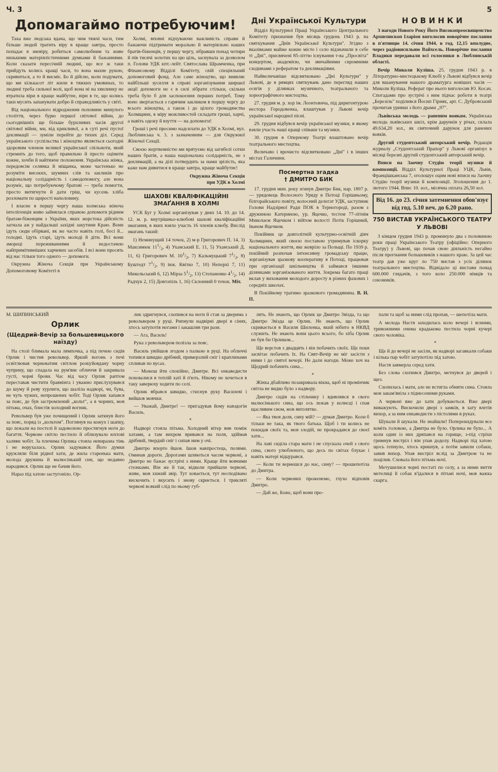Ч. 3 5
Допомагаймо потребуючим!
Така вже людська вдача, що чим тяжчі часи, тим більше людей тратить віру в краще завтра, просто попадає в зневіру, робиться самолюбним та живе низькими матеріялістичними думками й бажаннями. Коли сказати пересічній людині, що все ж таки прийдуть колись кращі часи, то вона махне рукою, скривиться, а то й висміє. Бо й дійсно, коли подумати, що ми кількасот літ жили в тяжких умовинах, то людині треба сильної волі, щоб вона ні на хвилинку не втратила віри в краще майбутнє, віри в те, що колись таки мусить запанувати добро й справедливість у світі.
Від національного відродження половини минулого століття, через бурю першої світової війни, до сьогоднішніх ще більше бурхливих часів другої світової війни, ми, від крикливої, а в суті речі пустої деклямації — зуміли перейти до тихих діл. Серед українського суспільства і жіноцтво являється сьогодні здоровим членом великої української спільноти, який стремить до того, щоб правильно й просто оцінити кожне, хочби й найтяжче положення. Українська жінка, передовсім селянка й міщанка, може частенько не розуміти високих, шумних слів та закликів про національну солідарність і самодопомогу, але вона розуміє, що потребуючому братові — треба помогти, просто витягнути й дати гріш, чи кусень хліба розломати по щирості наполовину.
І власне в першу чергу наша холмська жіноча інтелігенція живо зайнялася справою допомоги рідним братам-біженцям з України, яких жорстока дійсність загнала аж у найдальші західні закутини Краю. Вони ідуть сюди обірвані, як же часто навіть голі, босі й... голодні. Ідуть старі, ідуть молоді й діти. Всі вони змореці переживаннями й недостачею найпримітивніших харчевих засобів. І всі вони просять від нас тільки того одного — допомоги.
Окружна Жіноча Секція при Українському Допомоговому Комітеті в
Холмі, вповні відчуваючи важливість справи й бажаючи підтримати морально й матеріяльно наших братів-біженців, у першу чергу, зібравши понад чотири й пів тисячі золотих на цю ціль, заснувала за дозволом п. Голови УДК кпт.-лейт. Святослава Шрамченка, при Фінансовому Відділі Комітету, свій спеціяльний допомоговий фонд. Але саме жіноцтво, що виявляє найбільші зусилля в справі зорганізування ширшої акції допомоги не є в силі зібрати стільки, скільки треба було б для заспокоєння перших потреб. Тому воно звертається з гарячим закликом в першу чергу до всього жіноцтва, а також і до цілого громадянства Холмщини, в міру можливостей складати гроші, харчі, а навіть одежу й взуття — на допомоги!
Гроші і речі просимо надсилати до УДК в Холмі, вул. Люблинська ч. 3. з зазначенням — для Окружної Жіночої Секції.
Своєю жертвенністю ми врятуємо від загибелі сотки наших братів, а наша національна солідарність, не з деклямацій, а на ділі потвердить за нами зрілість, яка каже нам дивитися в краще завтра, краще майбутнє!
Окружна Жіноча Секція
при УДК в Холмі
ШАХОВІ КВАЛІФІКАЦІЙНІ ЗМАҐАННЯ В ХОЛМІ
УСК Буг у Холмі зорганізував у днях 14. 10. до 14. 12. м. р. внутрішньо-клюбові шахові кваліфікаційні змагання, в яких взяло участь 16 членів клюбу. Вислід змагань такий:
1) Неминущий 14 точок, 2) м-р Григорович П. 14, 3) Максимюк 111/2, 4) Уханський Е. 11, 5) Уханський Д. 11, 6) Григорович М. 101/2, 7) Кальмуцький 71/2, 8) Буштедт 71/2, 9) інж. Квітко 7, 10) Неперхі 7, 11) Микольський 6, 12) Мірза 51/2, 13) Степаненко 41/2, 14) Радчук 2, 15) Довгопіль 1, 16) Склонний 0 точок. Міт.
Дні Української Культури
Відділ Культурної Праці Українського Центрального Комітету призначив був місяць грудень 1943 р. на святкування „Днів Української Культури". Згідно з вказівками майже кожне місто і село відзначили в себе ті „Дні", присвячені 85-літтю існування т-ва „Просвіта" концертом, академією, чи звичайними скромними сходинами з рефератом та деклямаціями.
Найвеличавіше відсвятковано „Дні Культури" у Львові, де в рямцях святкувань дано перегляд наших осягів у ділянках музичного, театрального та хореографічного мистецтва.
27. грудня м. р. хор ім. Леонтовича, під диригентурою нестора Городовенка, влаштував у Львові вечір української народної пісні.
29. грудня відбувся вечір української музики, в якому взяли участь наші кращі співаки та музики.
30. грудня в Оперному Театрі влаштовано вечір театрального мистецтва.
Величаво і врочисто відсвятковано „Дні" і в інших містах Галичини.
Посмертна згадка
† ДМИТРО БИК
17. грудня мин. року згинув Дмитро Бик, нар. 1897 р. — урядовець Волосного Уряду в Потоці Горішньому, білгорайського повіту, волосний делегат УДК, заступник Голови Надзірної Ради ПОК в Терногороді, разом з дружиною Катериною, ур. Яцечко, тестем 77-літнім Миколаєм Яцечком і війтом волості Потік Горішний, Іваном Яцечком.
Покійник це довголітній культурно-освітній діяч Холмщини, який своєю поставою утримував іскорку національного життя, яке жевріло за Польщі. По 1939 р. покійний розпочав інтенсивну громадську працю, зорганізував зразкову кооперативу в Потоці, працював при організації шкільництва й займався іншими ділянками зорганізованого життя. Зокрема багато праці вклав у виховання молодого доросту в різних фахових і середніх школах.
В Покійному тратимо зразкового громадянина. В. И. П.
Н О В И Н К И
З нагоди Нового Року Його Високопреосвященство Архиєпископ Іларіон виголосив новорічне послання в п'ятницю 14. січня 1944. в год. 12,15 вполудне, через радіовисильню Вайхсель. Новорічне послання Владики передавали всі голосники в Люблинській області.
Вечір Миколи Куліша. 25. грудня 1943 р. в Літературно-мистецькому Клюбі у Львові відбувся вечір для вшанування нашого драматурга новіших часів — Миколи Куліша. Реферат про нього виголосив Ю. Косач. Спогадами про зустрічі з ним підчас роботи в театрі „Березіль" поділився Йосип Гірняк, арт. С. Дубровський прочитав уривки з його драми „97".
Львівська молодь — раненим воякам. Українська молодь львівських шкіл, крім дарунків у річах, склала 49.634,20 зол., як святочний дарунок для ранених вояків.
Другий студентський авторський вечір. Редакція журналу „Студентський Прапор" у Львові організує в місяці березні другий студентський авторський вечір.
Вписи на Заочну Студію теорії музики й композиції. Відділ Культурної Праці УЦК, Львів, Францішканська 7, оголошує оцим нові вписи на Заочну Студію теорії музики й композиції. Зголошення до 1. лютого 1944. Впис 10. зол., місячна оплата 26,50 зол.
Від 16. до 23. січня затемнення обов'язує від год. 5.10 веч. до 6.20 рано.
750 ВИСТАВ УКРАЇНСЬКОГО ТЕАТРУ У ЛЬВОВІ
З кінцем грудня 1943 р. проминуло два з половиною роки праці Українського Театру (офіційно: Оперного Театру) у Львові, що почав свою діяльність негайно після прогнання большевиків з нашого краю. За цей час театр дав уже круг ло 750 вистав з усіх ділянок театрального мистецтва. Відвідало ці вистави понад 600.000 глядачів, з того коло 250.000 німців та союзників.
М. ШИПИНСЬКИЙ
Орлик
(Щедрий-Вечір за большевицького наїзду)
На столі блимала мала лямпочка, а під печею сидів Орлик і чистив револьвер. Яркий вогонь з печі освітлював черноватим світлом розкуйовдану чорну чуприну, що спадала на рум'яне обличчя й закривала густі, чорні брови. Час від часу Орлик раптом переставав чистити бравнінга і уважно прислухувався до шуму й реву хурлиги, що шаліла надворі, чи, бува, не чуть чужих, непрошених чобіт. Тоді Орлик хапався за пояс, де був застромлений „кольт", а в чорних, мов пітьма, очах, блистів холодний вогник.
Револьвер був уже почищений і Орлик заткнув його за пояс, поряд із „кольтом". Поглянув на кожух і шапку, що лежали на постелі й задоволено простягнув ноги до багаття. Червоне світло пестило й облизувало юхтові халяви чобіт. За плечима Орлика стояла невиразна тінь і не ворухалась. Орлик задумався. Його думки кружляли біля рідної хати, де жила старенька мати, молода дружина й малюсінький син, що недавно народився. Орлик ще не бачив його.
Нараз під хатою застугоніло. Ор-
лик здригнувся, схопився на ноги й став за дверима з револьвером у руці. Рипнули надвірні двері в сінях, хтось затупотів ногами і закашляв три рази.
— Ага, Василь!
Рука з револьвером полізла за пояс.
Василь увійшов згодом з палкою в руці. На обличчі топився швидко дрібний, примерзлий сніг і краплинами спливав по вусах.
— Можеш йти спокійно, Дмитре. Всі енкаведисти поховалися в теплій хаті й п'ють. Нікому не хочеться в таку заверюху ходити по селі.
Орлик вбрався швидко, стиснув руку Василеві і вийшов мовчки.
— Уважай, Дмитре! — пригадував йому навздогін Василь.
*
Надворі стояла пітьма. Холодний вітер вив поміж хатами, а там вихром вривався на поля, здіймав дрібний, твердий сніг і сипав ним у очі.
Дмитро вперто йшов. Ішов навпростець, полями. Оминав дороги. Дорогами шляються часом червоні, а Дмитро не бажає зустрічі з ними. Краще йти вовчими стежками. Він же й так, відколи прийшли червоні, живе, мов хижий звір. Тут ховається, тут несподівано вискочить і вкусить і знову скриється. І трикляті червоні всякий слід по ньому губ-
лять. Не знають, що Орлик це Дмитро Звізда, та що Дмитро Звізда це Орлик. Не знають, що Орлик скривається в Василя Шиленка, який нібито в НКВД служить. Не знають вони цього всього, бо хіба Орлик не був би Орликом...
Ще верстов з двадцять і він побачить своїх. Ще поки засвітає побачить їх. На Свят-Вечір не міг засісти з ними і до святої вечері. Не дали нагоди. Може хоч на Щедрий побачить сина...
*
Жінка дбайливо позакривала вікна, щоб ні промінчик світла не видко було з надвору.
Дмитро сидів на стільчику і вдивлявся в свого малюсінького сина, що ось лежав у колисці і спав щасливим сном, мов янголятко.
— Яка твоя доля, сину мій? — думав Дмитро. Коли б тільки не така, як твого батька. Щоб і ти колись не покидав своїх та, мов злодій, не прокрадався до своєї хати...
На лаві сиділа стара мати і не спускала очей з свого сина, свого улюбленого, що десь по світах блукає і навіть матері відцурався.
— Коли ти вернешся до нас, сину? — прошепотіла до Дмитра.
— Коли червоних проженемо, глухо відповів Дмитро.
— Дай же, Боже, щоб вони про-
пали та щоб за ними слід пропав, — шепотіла мати.
А молода Настя заходилась коло вечері і ясними, тривожними очима крадькома пестила чорні кучері свого чоловіка.
*
Ще й до вечері не засіли, як надворі загавкали собаки і кілька пар чобіт затупотіло під хатою.
Настя завмерла серед хати.
Без слова схопився Дмитро, метнувся до дверей і щез.
Схопилась і мати, але не встигла обняти сина. Стояла мов закам'яніла з піднесеними руками.
А червоні вже до хати добуваються. Вже двері виважують. Вискочили двері з замків, в хату влетів вихор, а за ним енкаведисти з пістолями в руках.
Шукали й шукали. Не знайшли! Поперекидували все коміть головою, а Дмитра не було. Орлика не було... А коли один із них дряпався на горище, з-під стріхи гримнув вистріл і він упав додолу. Надворі під хатою щось гепнуло, хтось крикнув, а потім завили собаки, завив вихор. Упав вистріл вслід за Дмитром та не поцілив. Сховала його пітьма ночі.
Метушилися чорні постаті по селу, а за ними виття метелиці й собак в'ідалися в пітьмі ночі, мов важка скарга.